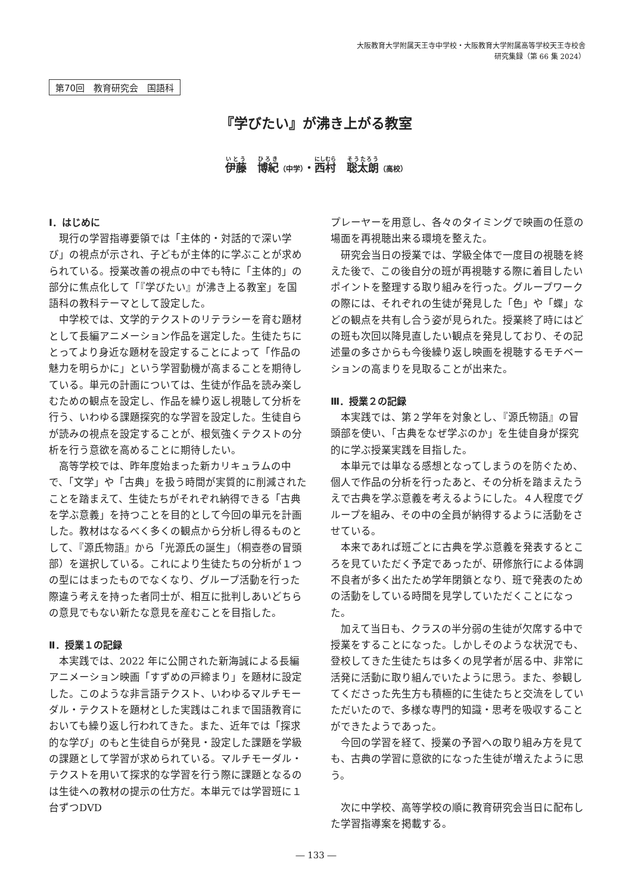大阪教育大学附属天王寺中学校・大阪教育大学附属高等学校天王寺校舎
研究集録（第 66 集 2024）
第70回　教育研究会　国語科
『学びたい』が沸き上がる教室
伊藤　博紀（中学）・西村　聡太朗（高校）
Ⅰ．はじめに
現行の学習指導要領では「主体的・対話的で深い学び」の視点が示され、子どもが主体的に学ぶことが求められている。授業改善の視点の中でも特に「主体的」の部分に焦点化して「『学びたい』が沸き上る教室」を国語科の教科テーマとして設定した。
中学校では、文学的テクストのリテラシーを育む題材として長編アニメーション作品を選定した。生徒たちにとってより身近な題材を設定することによって「作品の魅力を明らかに」という学習動機が高まることを期待している。単元の計画については、生徒が作品を読み楽しむための観点を設定し、作品を繰り返し視聴して分析を行う、いわゆる課題探究的な学習を設定した。生徒自らが読みの視点を設定することが、根気強くテクストの分析を行う意欲を高めることに期待したい。
高等学校では、昨年度始まった新カリキュラムの中で、「文学」や「古典」を扱う時間が実質的に削減されたことを踏まえて、生徒たちがそれぞれ納得できる「古典を学ぶ意義」を持つことを目的として今回の単元を計画した。教材はなるべく多くの観点から分析し得るものとして、『源氏物語』から「光源氏の誕生」（桐壺巻の冒頭部）を選択している。これにより生徒たちの分析が１つの型にはまったものでなくなり、グループ活動を行った際違う考えを持った者同士が、相互に批判しあいどちらの意見でもない新たな意見を産むことを目指した。
Ⅱ．授業１の記録
本実践では、2022 年に公開された新海誠による長編アニメーション映画「すずめの戸締まり」を題材に設定した。このような非言語テクスト、いわゆるマルチモーダル・テクストを題材とした実践はこれまで国語教育においても繰り返し行われてきた。また、近年では「探求的な学び」のもと生徒自らが発見・設定した課題を学級の課題として学習が求められている。マルチモーダル・テクストを用いて探求的な学習を行う際に課題となるのは生徒への教材の提示の仕方だ。本単元では学習班に１台ずつDVD
プレーヤーを用意し、各々のタイミングで映画の任意の場面を再視聴出来る環境を整えた。
研究会当日の授業では、学級全体で一度目の視聴を終えた後で、この後自分の班が再視聴する際に着目したいポイントを整理する取り組みを行った。グループワークの際には、それぞれの生徒が発見した「色」や「蝶」などの観点を共有し合う姿が見られた。授業終了時にはどの班も次回以降見直したい観点を発見しており、その記述量の多さからも今後繰り返し映画を視聴するモチベーションの高まりを見取ることが出来た。
Ⅲ．授業２の記録
本実践では、第２学年を対象とし、『源氏物語』の冒頭部を使い、「古典をなぜ学ぶのか」を生徒自身が探究的に学ぶ授業実践を目指した。
本単元では単なる感想となってしまうのを防ぐため、個人で作品の分析を行ったあと、その分析を踏まえたうえで古典を学ぶ意義を考えるようにした。４人程度でグループを組み、その中の全員が納得するように活動をさせている。
本来であれば班ごとに古典を学ぶ意義を発表するところを見ていただく予定であったが、研修旅行による体調不良者が多く出たため学年閉鎖となり、班で発表のための活動をしている時間を見学していただくことになった。
加えて当日も、クラスの半分弱の生徒が欠席する中で授業をすることになった。しかしそのような状況でも、登校してきた生徒たちは多くの見学者が居る中、非常に活発に活動に取り組んでいたように思う。また、参観してくださった先生方も積極的に生徒たちと交流をしていただいたので、多様な専門的知識・思考を吸収することができたようであった。
今回の学習を経て、授業の予習への取り組み方を見ても、古典の学習に意欲的になった生徒が増えたように思う。
次に中学校、高等学校の順に教育研究会当日に配布した学習指導案を掲載する。
― 133 ―